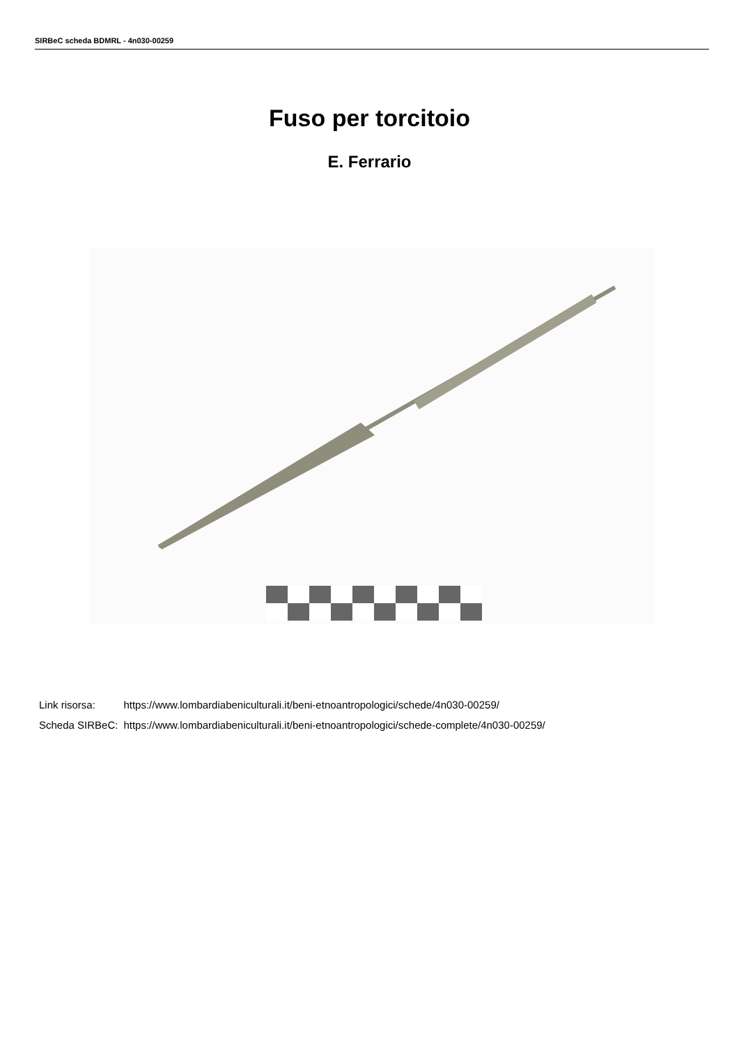SIRBeC scheda BDMRL - 4n030-00259
Fuso per torcitoio
E. Ferrario
| Link risorsa: | https://www.lombardiabeniculturali.it/beni-etnoantropologici/schede/4n030-00259/ |
| Scheda SIRBeC: | https://www.lombardiabeniculturali.it/beni-etnoantropologici/schede-complete/4n030-00259/ |